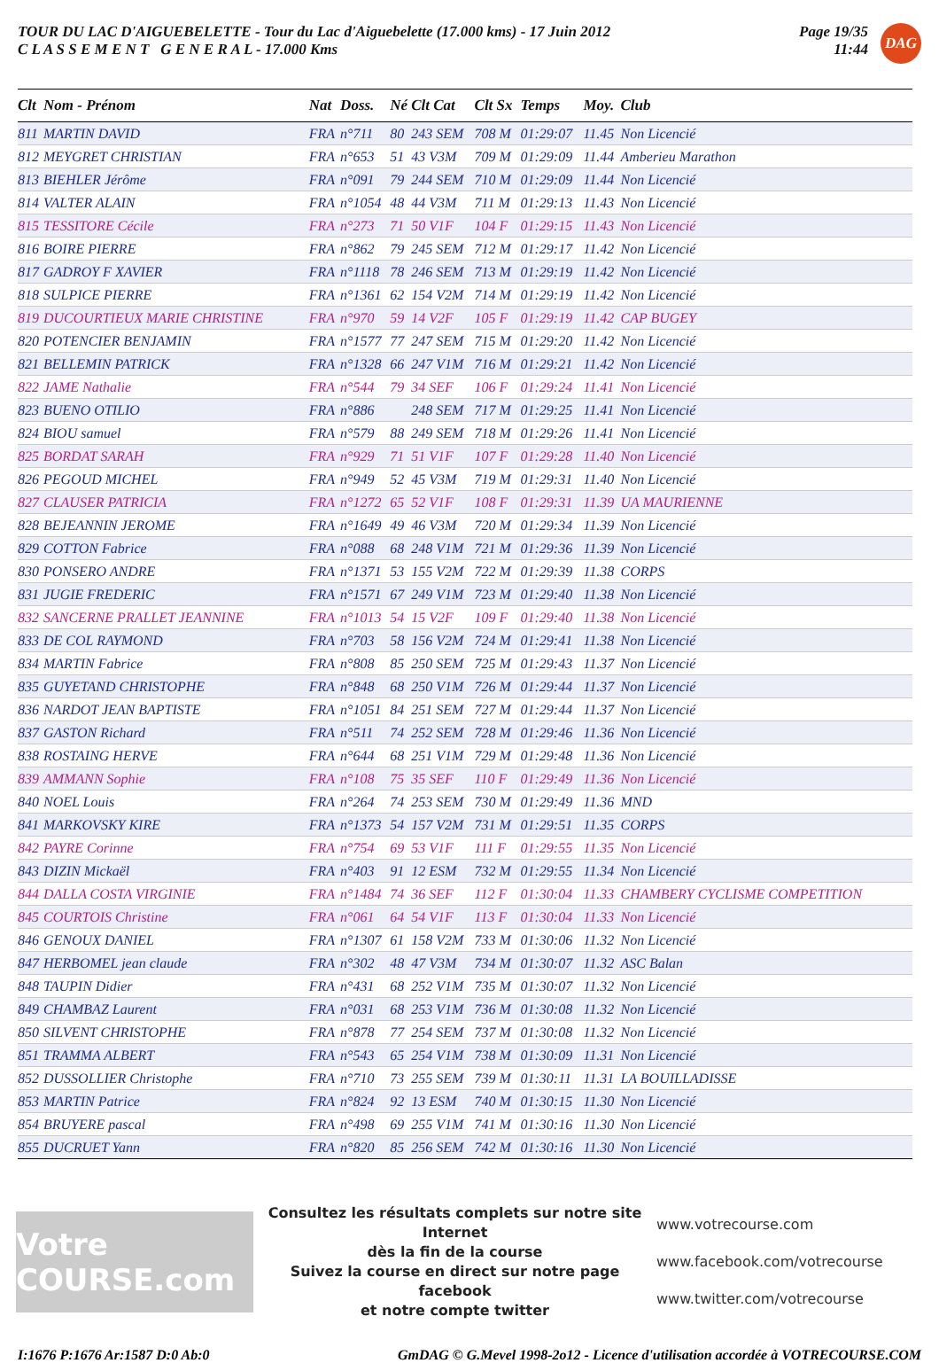TOUR DU LAC D'AIGUEBELETTE - Tour du Lac d'Aiguebelette (17.000 kms) - 17 Juin 2012
C L A S S E M E N T G E N E R A L - 17.000 Kms
Page 19/35
11:44
DAG
| Clt | Nom - Prénom | Nat | Doss. | Né | Clt Cat | Clt Sx | Temps | Moy. | Club |
| --- | --- | --- | --- | --- | --- | --- | --- | --- | --- |
| 811 | MARTIN DAVID | FRA | n°711 | 80 | 243 SEM | 708 M | 01:29:07 | 11.45 | Non Licencié |
| 812 | MEYGRET CHRISTIAN | FRA | n°653 | 51 | 43 V3M | 709 M | 01:29:09 | 11.44 | Amberieu Marathon |
| 813 | BIEHLER Jérôme | FRA | n°091 | 79 | 244 SEM | 710 M | 01:29:09 | 11.44 | Non Licencié |
| 814 | VALTER ALAIN | FRA | n°1054 | 48 | 44 V3M | 711 M | 01:29:13 | 11.43 | Non Licencié |
| 815 | TESSITORE Cécile | FRA | n°273 | 71 | 50 V1F | 104 F | 01:29:15 | 11.43 | Non Licencié |
| 816 | BOIRE PIERRE | FRA | n°862 | 79 | 245 SEM | 712 M | 01:29:17 | 11.42 | Non Licencié |
| 817 | GADROY F XAVIER | FRA | n°1118 | 78 | 246 SEM | 713 M | 01:29:19 | 11.42 | Non Licencié |
| 818 | SULPICE PIERRE | FRA | n°1361 | 62 | 154 V2M | 714 M | 01:29:19 | 11.42 | Non Licencié |
| 819 | DUCOURTIEUX MARIE CHRISTINE | FRA | n°970 | 59 | 14 V2F | 105 F | 01:29:19 | 11.42 | CAP BUGEY |
| 820 | POTENCIER BENJAMIN | FRA | n°1577 | 77 | 247 SEM | 715 M | 01:29:20 | 11.42 | Non Licencié |
| 821 | BELLEMIN PATRICK | FRA | n°1328 | 66 | 247 V1M | 716 M | 01:29:21 | 11.42 | Non Licencié |
| 822 | JAME Nathalie | FRA | n°544 | 79 | 34 SEF | 106 F | 01:29:24 | 11.41 | Non Licencié |
| 823 | BUENO OTILIO | FRA | n°886 | | 248 SEM | 717 M | 01:29:25 | 11.41 | Non Licencié |
| 824 | BIOU samuel | FRA | n°579 | 88 | 249 SEM | 718 M | 01:29:26 | 11.41 | Non Licencié |
| 825 | BORDAT SARAH | FRA | n°929 | 71 | 51 V1F | 107 F | 01:29:28 | 11.40 | Non Licencié |
| 826 | PEGOUD MICHEL | FRA | n°949 | 52 | 45 V3M | 719 M | 01:29:31 | 11.40 | Non Licencié |
| 827 | CLAUSER PATRICIA | FRA | n°1272 | 65 | 52 V1F | 108 F | 01:29:31 | 11.39 | UA MAURIENNE |
| 828 | BEJEANNIN JEROME | FRA | n°1649 | 49 | 46 V3M | 720 M | 01:29:34 | 11.39 | Non Licencié |
| 829 | COTTON Fabrice | FRA | n°088 | 68 | 248 V1M | 721 M | 01:29:36 | 11.39 | Non Licencié |
| 830 | PONSERO ANDRE | FRA | n°1371 | 53 | 155 V2M | 722 M | 01:29:39 | 11.38 | CORPS |
| 831 | JUGIE FREDERIC | FRA | n°1571 | 67 | 249 V1M | 723 M | 01:29:40 | 11.38 | Non Licencié |
| 832 | SANCERNE PRALLET JEANNINE | FRA | n°1013 | 54 | 15 V2F | 109 F | 01:29:40 | 11.38 | Non Licencié |
| 833 | DE COL RAYMOND | FRA | n°703 | 58 | 156 V2M | 724 M | 01:29:41 | 11.38 | Non Licencié |
| 834 | MARTIN Fabrice | FRA | n°808 | 85 | 250 SEM | 725 M | 01:29:43 | 11.37 | Non Licencié |
| 835 | GUYETAND CHRISTOPHE | FRA | n°848 | 68 | 250 V1M | 726 M | 01:29:44 | 11.37 | Non Licencié |
| 836 | NARDOT JEAN BAPTISTE | FRA | n°1051 | 84 | 251 SEM | 727 M | 01:29:44 | 11.37 | Non Licencié |
| 837 | GASTON Richard | FRA | n°511 | 74 | 252 SEM | 728 M | 01:29:46 | 11.36 | Non Licencié |
| 838 | ROSTAING HERVE | FRA | n°644 | 68 | 251 V1M | 729 M | 01:29:48 | 11.36 | Non Licencié |
| 839 | AMMANN Sophie | FRA | n°108 | 75 | 35 SEF | 110 F | 01:29:49 | 11.36 | Non Licencié |
| 840 | NOEL Louis | FRA | n°264 | 74 | 253 SEM | 730 M | 01:29:49 | 11.36 | MND |
| 841 | MARKOVSKY KIRE | FRA | n°1373 | 54 | 157 V2M | 731 M | 01:29:51 | 11.35 | CORPS |
| 842 | PAYRE Corinne | FRA | n°754 | 69 | 53 V1F | 111 F | 01:29:55 | 11.35 | Non Licencié |
| 843 | DIZIN Mickaël | FRA | n°403 | 91 | 12 ESM | 732 M | 01:29:55 | 11.34 | Non Licencié |
| 844 | DALLA COSTA VIRGINIE | FRA | n°1484 | 74 | 36 SEF | 112 F | 01:30:04 | 11.33 | CHAMBERY CYCLISME COMPETITION |
| 845 | COURTOIS Christine | FRA | n°061 | 64 | 54 V1F | 113 F | 01:30:04 | 11.33 | Non Licencié |
| 846 | GENOUX DANIEL | FRA | n°1307 | 61 | 158 V2M | 733 M | 01:30:06 | 11.32 | Non Licencié |
| 847 | HERBOMEL jean claude | FRA | n°302 | 48 | 47 V3M | 734 M | 01:30:07 | 11.32 | ASC Balan |
| 848 | TAUPIN Didier | FRA | n°431 | 68 | 252 V1M | 735 M | 01:30:07 | 11.32 | Non Licencié |
| 849 | CHAMBAZ Laurent | FRA | n°031 | 68 | 253 V1M | 736 M | 01:30:08 | 11.32 | Non Licencié |
| 850 | SILVENT CHRISTOPHE | FRA | n°878 | 77 | 254 SEM | 737 M | 01:30:08 | 11.32 | Non Licencié |
| 851 | TRAMMA ALBERT | FRA | n°543 | 65 | 254 V1M | 738 M | 01:30:09 | 11.31 | Non Licencié |
| 852 | DUSSOLLIER Christophe | FRA | n°710 | 73 | 255 SEM | 739 M | 01:30:11 | 11.31 | LA BOUILLADISSE |
| 853 | MARTIN Patrice | FRA | n°824 | 92 | 13 ESM | 740 M | 01:30:15 | 11.30 | Non Licencié |
| 854 | BRUYERE pascal | FRA | n°498 | 69 | 255 V1M | 741 M | 01:30:16 | 11.30 | Non Licencié |
| 855 | DUCRUET Yann | FRA | n°820 | 85 | 256 SEM | 742 M | 01:30:16 | 11.30 | Non Licencié |
Votre COURSE.com
Consultez les résultats complets sur notre site Internet
dès la fin de la course
Suivez la course en direct sur notre page facebook
et notre compte twitter
www.votrecourse.com
www.facebook.com/votrecourse
www.twitter.com/votrecourse
I:1676 P:1676 Ar:1587 D:0 Ab:0 GmDAG © G.Mevel 1998-2o12 - Licence d'utilisation accordée à VOTRECOURSE.COM